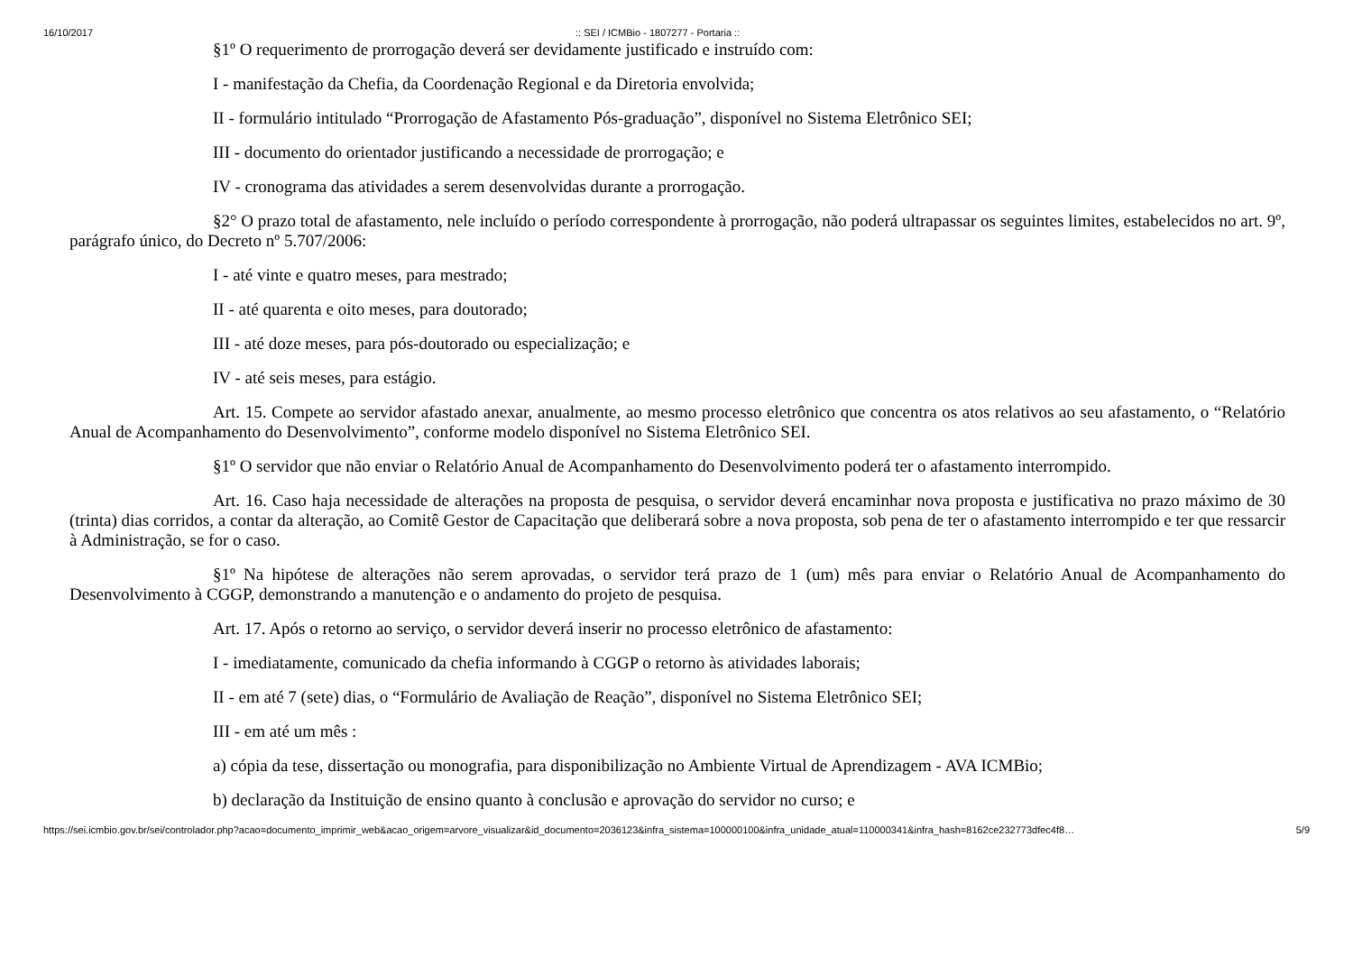16/10/2017:: SEI / ICMBio - 1807277 - Portaria ::
§1º O requerimento de prorrogação deverá ser devidamente justificado e instruído com:
I - manifestação da Chefia, da Coordenação Regional e da Diretoria envolvida;
II - formulário intitulado “Prorrogação de Afastamento Pós-graduação”, disponível no Sistema Eletrônico SEI;
III - documento do orientador justificando a necessidade de prorrogação; e
IV - cronograma das atividades a serem desenvolvidas durante a prorrogação.
§2° O prazo total de afastamento, nele incluído o período correspondente à prorrogação, não poderá ultrapassar os seguintes limites, estabelecidos no art. 9º, parágrafo único, do Decreto nº 5.707/2006:
I - até vinte e quatro meses, para mestrado;
II - até quarenta e oito meses, para doutorado;
III - até doze meses, para pós-doutorado ou especialização; e
IV - até seis meses, para estágio.
Art. 15. Compete ao servidor afastado anexar, anualmente, ao mesmo processo eletrônico que concentra os atos relativos ao seu afastamento, o “Relatório Anual de Acompanhamento do Desenvolvimento”, conforme modelo disponível no Sistema Eletrônico SEI.
§1º O servidor que não enviar o Relatório Anual de Acompanhamento do Desenvolvimento poderá ter o afastamento interrompido.
Art. 16. Caso haja necessidade de alterações na proposta de pesquisa, o servidor deverá encaminhar nova proposta e justificativa no prazo máximo de 30 (trinta) dias corridos, a contar da alteração, ao Comitê Gestor de Capacitação que deliberará sobre a nova proposta, sob pena de ter o afastamento interrompido e ter que ressarcir à Administração, se for o caso.
§1º Na hipótese de alterações não serem aprovadas, o servidor terá prazo de 1 (um) mês para enviar o Relatório Anual de Acompanhamento do Desenvolvimento à CGGP, demonstrando a manutenção e o andamento do projeto de pesquisa.
Art. 17. Após o retorno ao serviço, o servidor deverá inserir no processo eletrônico de afastamento:
I - imediatamente, comunicado da chefia informando à CGGP o retorno às atividades laborais;
II - em até 7 (sete) dias, o “Formulário de Avaliação de Reação”, disponível no Sistema Eletrônico SEI;
III - em até um mês :
a) cópia da tese, dissertação ou monografia, para disponibilização no Ambiente Virtual de Aprendizagem - AVA ICMBio;
b) declaração da Instituição de ensino quanto à conclusão e aprovação do servidor no curso; e
https://sei.icmbio.gov.br/sei/controlador.php?acao=documento_imprimir_web&acao_origem=arvore_visualizar&id_documento=2036123&infra_sistema=100000100&infra_unidade_atual=110000341&infra_hash=8162ce232773dfec4f8… 5/9